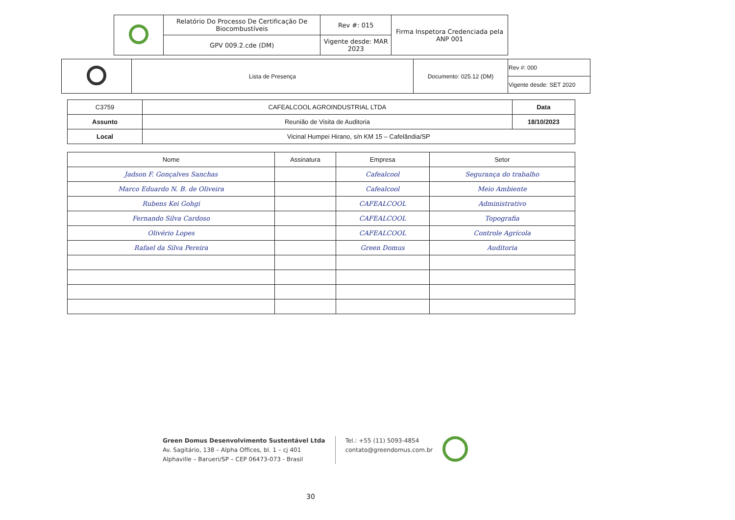| | Relatório Do Processo De Certificação De Biocombustíveis | Rev #: 015 | Firma Inspetora Credenciada pela ANP 001 |
| | GPV 009.2.cde (DM) | Vigente desde: MAR 2023 | |
| | Lista de Presença | Documento: 025.12 (DM) | Rev #: 000 |
| | | | Vigente desde: SET 2020 |
| C3759 | CAFEALCOOL AGROINDUSTRIAL LTDA | Data |
| Assunto | Reunião de Visita de Auditoria | 18/10/2023 |
| Local | Vicinal Humpei Hirano, s/n KM 15 – Cafelândia/SP | |
| Nome | Assinatura | Empresa | Setor |
| --- | --- | --- | --- |
| Jadson F. Gonçalves Sanchas | | Cafealcool | Segurança do trabalho |
| Marco Eduardo N. B. de Oliveira | | Cafealcool | Meio Ambiente |
| Rubens Kei Gohgi | | CAFEALCOOL | Administrativo |
| Fernando Silva Cardoso | | CAFEALCOOL | Topografia |
| Olivério Lopes | | CAFEALCOOL | Controle Agrícola |
| Rafael da Silva Pereira | | Green Domus | Auditoria |
Green Domus Desenvolvimento Sustentável Ltda
Av. Sagitário, 138 – Alpha Offices, bl. 1 – cj 401
Alphaville – Barueri/SP – CEP 06473-073 - Brasil
Tel.: +55 (11) 5093-4854
contato@greendomus.com.br
30